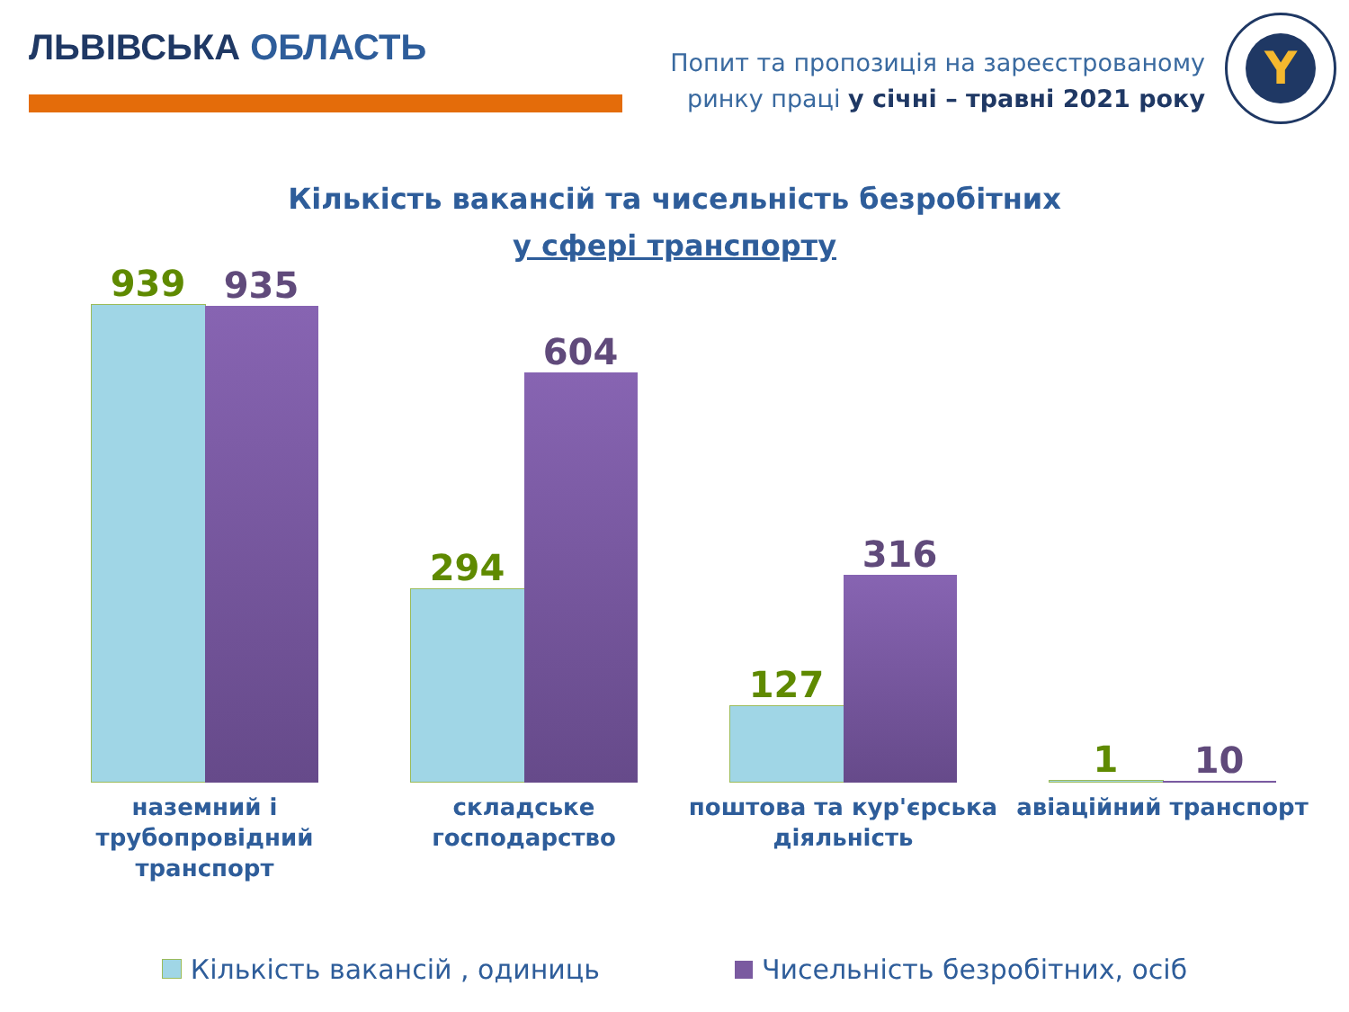ЛЬВІВСЬКА ОБЛАСТЬ
Попит та пропозиція на зареєстрованому
ринку праці у січні – травні 2021 року
Y
Кількість вакансій та чисельність безробітних
у сфері транспорту
939
935
294
604
127
316
1
10
наземний і
трубопровідний
транспорт
складське
господарство
поштова та кур'єрська
діяльність
авіаційний транспорт
Кількість вакансій , одиниць Чисельність безробітних, осіб